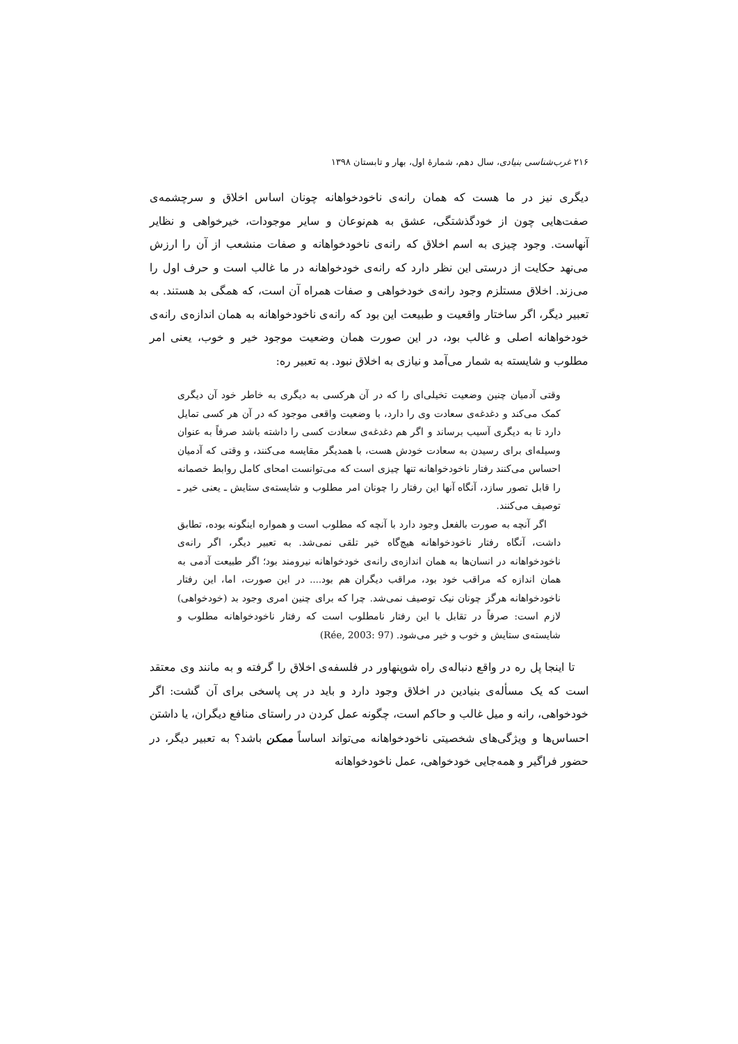۲۱۶ غرب‌شناسی بنیادی، سال دهم، شمارهٔ اول، بهار و تابستان ۱۳۹۸
دیگری نیز در ما هست که همان رانه‌ی ناخودخواهانه چونان اساس اخلاق و سرچشمه‌ی صفت‌هایی چون از خودگذشتگی، عشق به هم‌نوعان و سایر موجودات، خیرخواهی و نظایر آنهاست. وجود چیزی به اسم اخلاق که رانه‌ی ناخودخواهانه و صفات منشعب از آن را ارزش می‌نهد حکایت از درستی این نظر دارد که رانه‌ی خودخواهانه در ما غالب است و حرف اول را می‌زند. اخلاق مستلزم وجود رانه‌ی خودخواهی و صفات همراه آن است، که همگی بد هستند. به تعبیر دیگر، اگر ساختار واقعیت و طبیعت این بود که رانه‌ی ناخودخواهانه به همان اندازه‌ی رانه‌ی خودخواهانه اصلی و غالب بود، در این صورت همان وضعیت موجود خیر و خوب، یعنی امر مطلوب و شایسته به شمار می‌آمد و نیازی به اخلاق نبود. به تعبیر ره:
وقتی آدمیان چنین وضعیت تخیلی‌ای را که در آن هرکسی به دیگری به خاطر خود آن دیگری کمک می‌کند و دغدغه‌ی سعادت وی را دارد، با وضعیت واقعی موجود که در آن هر کسی تمایل دارد تا به دیگری آسیب برساند و اگر هم دغدغه‌ی سعادت کسی را داشته باشد صرفاً به عنوان وسیله‌ای برای رسیدن به سعادت خودش هست، با همدیگر مقایسه می‌کنند، و وقتی که آدمیان احساس می‌کنند رفتار ناخودخواهانه تنها چیزی است که می‌توانست امحای کامل روابط خصمانه را قابل تصور سازد، آنگاه آنها این رفتار را چونان امر مطلوب و شایسته‌ی ستایش ـ یعنی خیر ـ توصیف می‌کنند.
اگر آنچه به صورت بالفعل وجود دارد با آنچه که مطلوب است و همواره اینگونه بوده، تطابق داشت، آنگاه رفتار ناخودخواهانه هیچ‌گاه خیر تلقی نمی‌شد. به تعبیر دیگر، اگر رانه‌ی ناخودخواهانه در انسان‌ها به همان اندازه‌ی رانه‌ی خودخواهانه نیرومند بود؛ اگر طبیعت آدمی به همان اندازه که مراقب خود بود، مراقب دیگران هم بود.... در این صورت، اما، این رفتار ناخودخواهانه هرگز چونان نیک توصیف نمی‌شد. چرا که برای چنین امری وجود بد (خودخواهی) لازم است: صرفاً در تقابل با این رفتار نامطلوب است که رفتار ناخودخواهانه مطلوب و شایسته‌ی ستایش و خوب و خیر می‌شود. (Rée, 2003: 97)
تا اینجا پل ره در واقع دنباله‌ی راه شوپنهاور در فلسفه‌ی اخلاق را گرفته و به مانند وی معتقد است که یک مسأله‌ی بنیادین در اخلاق وجود دارد و باید در پی پاسخی برای آن گشت: اگر خودخواهی، رانه و میل غالب و حاکم است، چگونه عمل کردن در راستای منافع دیگران، یا داشتن احساس‌ها و ویژگی‌های شخصیتی ناخودخواهانه می‌تواند اساساً ممکن باشد؟ به تعبیر دیگر، در حضور فراگیر و همه‌جایی خودخواهی، عمل ناخودخواهانه